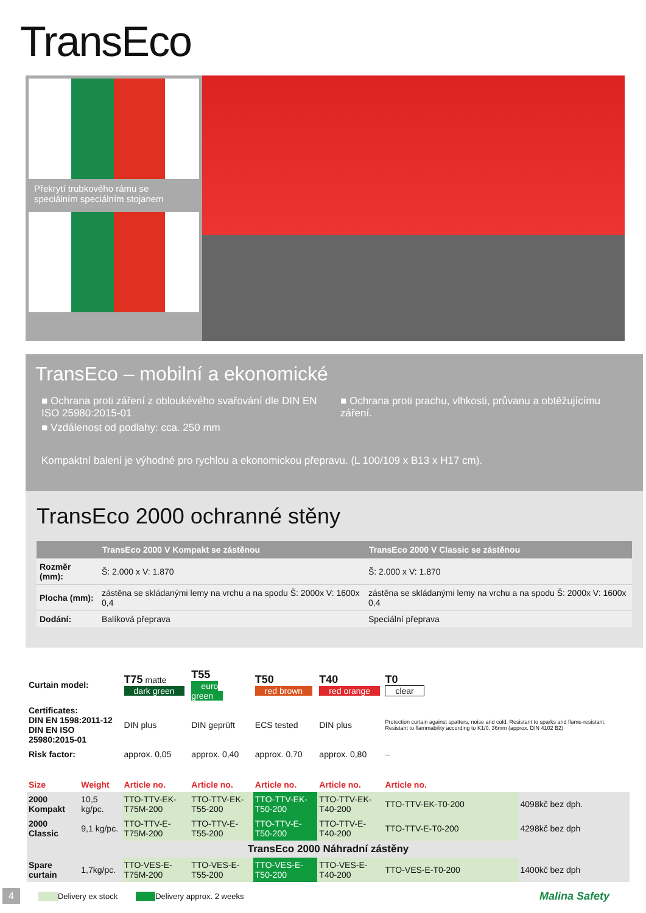TransEco
Překrytí trubkového rámu se speciálním speciálním stojanem
TransEco – mobilní a ekonomické
■ Ochrana proti záření z obloukévého svařování dle DIN EN ISO 25980:2015-01
■ Vzdálenost od podlahy: cca. 250 mm
■ Ochrana proti prachu, vlhkosti, průvanu a obtěžujícímu záření.
Kompaktní balení je výhodné pro rychlou a ekonomickou přepravu. (L 100/109 x B13 x H17 cm).
TransEco 2000 ochranné stěny
| | TransEco 2000 V Kompakt se zástěnou | TransEco 2000 V Classic se zástěnou |
| --- | --- | --- |
| Rozměr (mm): | Š: 2.000 x V: 1.870 | Š: 2.000 x V: 1.870 |
| Plocha (mm): | zástěna se skládanými lemy na vrchu a na spodu Š: 2000x V: 1600x 0,4 | zástěna se skládanými lemy na vrchu a na spodu Š: 2000x V: 1600x 0,4 |
| Dodání: | Balíková přeprava | Speciální přeprava |
| Curtain model: | | T75 matte dark green | T55 euro green | T50 red brown | T40 red orange | T0 clear | |
| Certificates: DIN EN 1598:2011-12 DIN EN ISO 25980:2015-01 | | DIN plus | DIN geprüft | ECS tested | DIN plus | Protection curtain against spatters, noise and cold. Resistant to sparks and flame-resistant. Resistant to flammability according to K1/0, 36mm (approx. DIN 4102 B2) | |
| Risk factor: | | approx. 0,05 | approx. 0,40 | approx. 0,70 | approx. 0,80 | – | |
| Size | Weight | Article no. | Article no. | Article no. | Article no. | Article no. | |
| 2000 Kompakt | 10,5 kg/pc. | TTO-TTV-EK-T75M-200 | TTO-TTV-EK-T55-200 | TTO-TTV-EK-T50-200 | TTO-TTV-EK-T40-200 | TTO-TTV-EK-T0-200 | 4098kč bez dph. |
| 2000 Classic | 9,1 kg/pc. | TTO-TTV-E-T75M-200 | TTO-TTV-E-T55-200 | TTO-TTV-E-T50-200 | TTO-TTV-E-T40-200 | TTO-TTV-E-T0-200 | 4298kč bez dph |
| TransEco 2000 Náhradní zástěny | | | | | | | |
| Spare curtain | 1,7kg/pc. | TTO-VES-E-T75M-200 | TTO-VES-E-T55-200 | TTO-VES-E-T50-200 | TTO-VES-E-T40-200 | TTO-VES-E-T0-200 | 1400kč bez dph |
4 Delivery ex stock Delivery approx. 2 weeks Malina Safety